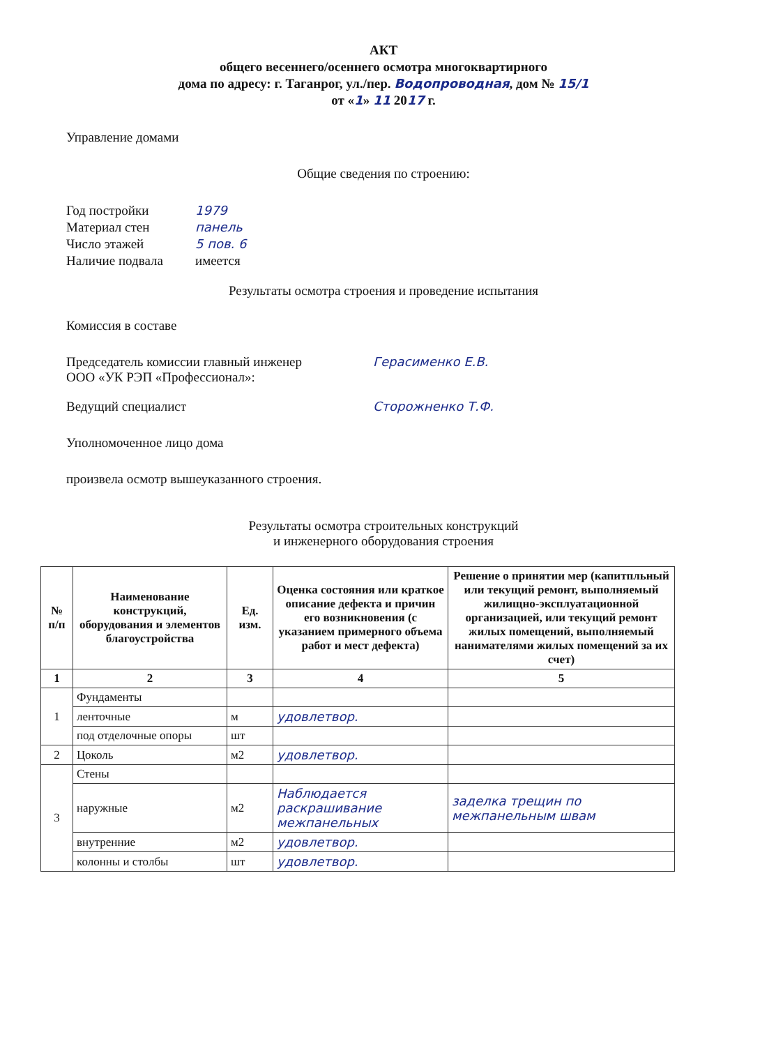АКТ
общего весеннего/осеннего осмотра многоквартирного
дома по адресу: г. Таганрог, ул./пер. Водопроводная, дом № 15/1
от «1» 11 2017 г.
Управление домами
Общие сведения по строению:
Год постройки 1979
Материал стен панель
Число этажей 5 пов. 6
Наличие подвала имеется
Результаты осмотра строения и проведение испытания
Комиссия в составе
Председатель комиссии главный инженер
ООО «УК РЭП «Профессионал»: Герасименко Е.В.
Ведущий специалист Сторожненко Т.Ф.
Уполномоченное лицо дома
произвела осмотр вышеуказанного строения.
Результаты осмотра строительных конструкций
и инженерного оборудования строения
| № п/п | Наименование конструкций, оборудования и элементов благоустройства | Ед. изм. | Оценка состояния или краткое описание дефекта и причин его возникновения (с указанием примерного объема работ и мест дефекта) | Решение о принятии мер (капитпльный или текущий ремонт, выполняемый жилищно-эксплуатационной организацией, или текущий ремонт жилых помещений, выполняемый нанимателями жилых помещений за их счет) |
| --- | --- | --- | --- | --- |
| 1 | 2 | 3 | 4 | 5 |
| 1 | Фундаменты | | | |
| | ленточные | м | удовлетвор. | |
| | под отделочные опоры | шт | | |
| 2 | Цоколь | м2 | удовлетвор. | |
| 3 | Стены | | | |
| | наружные | м2 | Наблюдается раскрашивание межпанельных | заделка трещин по межпанельным швам |
| | внутренние | м2 | удовлетвор. | |
| | колонны и столбы | шт | удовлетвор. | |